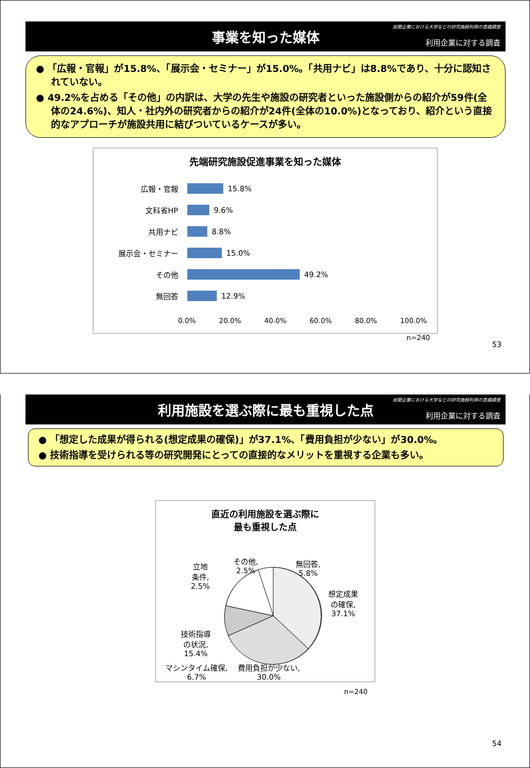事業を知った媒体
民間企業における大学などの研究施設利用の意識調査
利用企業に対する調査
● 「広報・官報」が15.8%、「展示会・セミナー」が15.0%。「共用ナビ」は8.8%であり、十分に認知されていない。
● 49.2%を占める「その他」の内訳は、大学の先生や施設の研究者といった施設側からの紹介が59件(全体の24.6%)、知人・社内外の研究者からの紹介が24件(全体の10.0%)となっており、紹介という直接的なアプローチが施設共用に結びついているケースが多い。
先端研究施設促進事業を知った媒体
広報・官報
15.8%
文科省HP
9.6%
共用ナビ
8.8%
展示会・セミナー
15.0%
その他
49.2%
無回答
12.9%
0.0% 20.0% 40.0% 60.0% 80.0% 100.0%
n=240
53
利用施設を選ぶ際に最も重視した点
民間企業における大学などの研究施設利用の意識調査
利用企業に対する調査
● 「想定した成果が得られる(想定成果の確保)」が37.1%、「費用負担が少ない」が30.0%。
● 技術指導を受けられる等の研究開発にとっての直接的なメリットを重視する企業も多い。
直近の利用施設を選ぶ際に
最も重視した点
その他,
2.5%
立地
条件,
2.5%
無回答,
5.8%
想定成果
の確保,
37.1%
技術指導
の状況,
15.4%
マシンタイム確保,
6.7% 費用負担が少ない,
30.0%
n=240
54